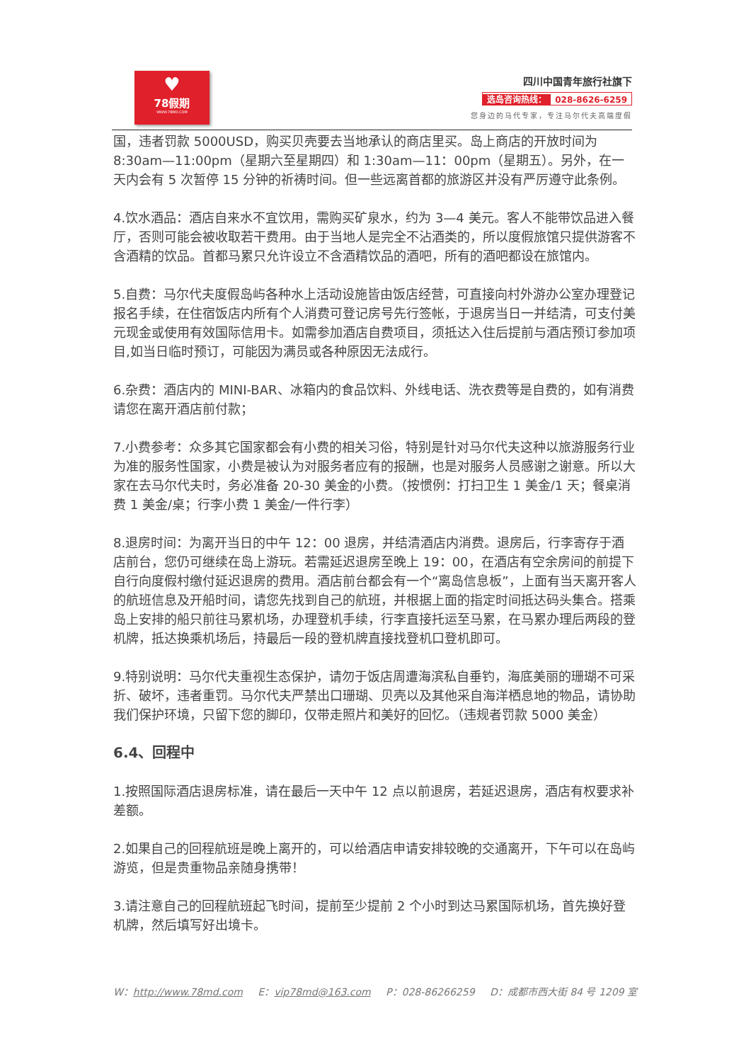♥
78假期
WWW.78MD.COM
四川中国青年旅行社旗下
选岛咨询热线： 028-8626-6259
您身边的马代专家，专注马尔代夫高端度假
国，违者罚款 5000USD，购买贝壳要去当地承认的商店里买。岛上商店的开放时间为 8:30am—11:00pm（星期六至星期四）和 1:30am—11：00pm（星期五）。另外，在一天内会有 5 次暂停 15 分钟的祈祷时间。但一些远离首都的旅游区并没有严厉遵守此条例。
4.饮水酒品：酒店自来水不宜饮用，需购买矿泉水，约为 3—4 美元。客人不能带饮品进入餐厅，否则可能会被收取若干费用。由于当地人是完全不沾酒类的，所以度假旅馆只提供游客不含酒精的饮品。首都马累只允许设立不含酒精饮品的酒吧，所有的酒吧都设在旅馆内。
5.自费：马尔代夫度假岛屿各种水上活动设施皆由饭店经营，可直接向村外游办公室办理登记报名手续，在住宿饭店内所有个人消费可登记房号先行签帐，于退房当日一并结清，可支付美元现金或使用有效国际信用卡。如需参加酒店自费项目，须抵达入住后提前与酒店预订参加项目,如当日临时预订，可能因为满员或各种原因无法成行。
6.杂费：酒店内的 MINI-BAR、冰箱内的食品饮料、外线电话、洗衣费等是自费的，如有消费请您在离开酒店前付款；
7.小费参考：众多其它国家都会有小费的相关习俗，特别是针对马尔代夫这种以旅游服务行业为准的服务性国家，小费是被认为对服务者应有的报酬，也是对服务人员感谢之谢意。所以大家在去马尔代夫时，务必准备 20-30 美金的小费。（按惯例：打扫卫生 1 美金/1 天；餐桌消费 1 美金/桌；行李小费 1 美金/一件行李）
8.退房时间：为离开当日的中午 12：00 退房，并结清酒店内消费。退房后，行李寄存于酒店前台，您仍可继续在岛上游玩。若需延迟退房至晚上 19：00，在酒店有空余房间的前提下自行向度假村缴付延迟退房的费用。酒店前台都会有一个“离岛信息板”，上面有当天离开客人的航班信息及开船时间，请您先找到自己的航班，并根据上面的指定时间抵达码头集合。搭乘岛上安排的船只前往马累机场，办理登机手续，行李直接托运至马累，在马累办理后两段的登机牌，抵达换乘机场后，持最后一段的登机牌直接找登机口登机即可。
9.特别说明：马尔代夫重视生态保护，请勿于饭店周遭海滨私自垂钓，海底美丽的珊瑚不可采折、破坏，违者重罚。马尔代夫严禁出口珊瑚、贝壳以及其他采自海洋栖息地的物品，请协助我们保护环境，只留下您的脚印，仅带走照片和美好的回忆。（违规者罚款 5000 美金）
6.4、回程中
1.按照国际酒店退房标准，请在最后一天中午 12 点以前退房，若延迟退房，酒店有权要求补差额。
2.如果自己的回程航班是晚上离开的，可以给酒店申请安排较晚的交通离开，下午可以在岛屿游览，但是贵重物品亲随身携带！
3.请注意自己的回程航班起飞时间，提前至少提前 2 个小时到达马累国际机场，首先换好登机牌，然后填写好出境卡。
W：http://www.78md.com E：vip78md@163.com P：028-86266259 D：成都市西大街 84 号 1209 室